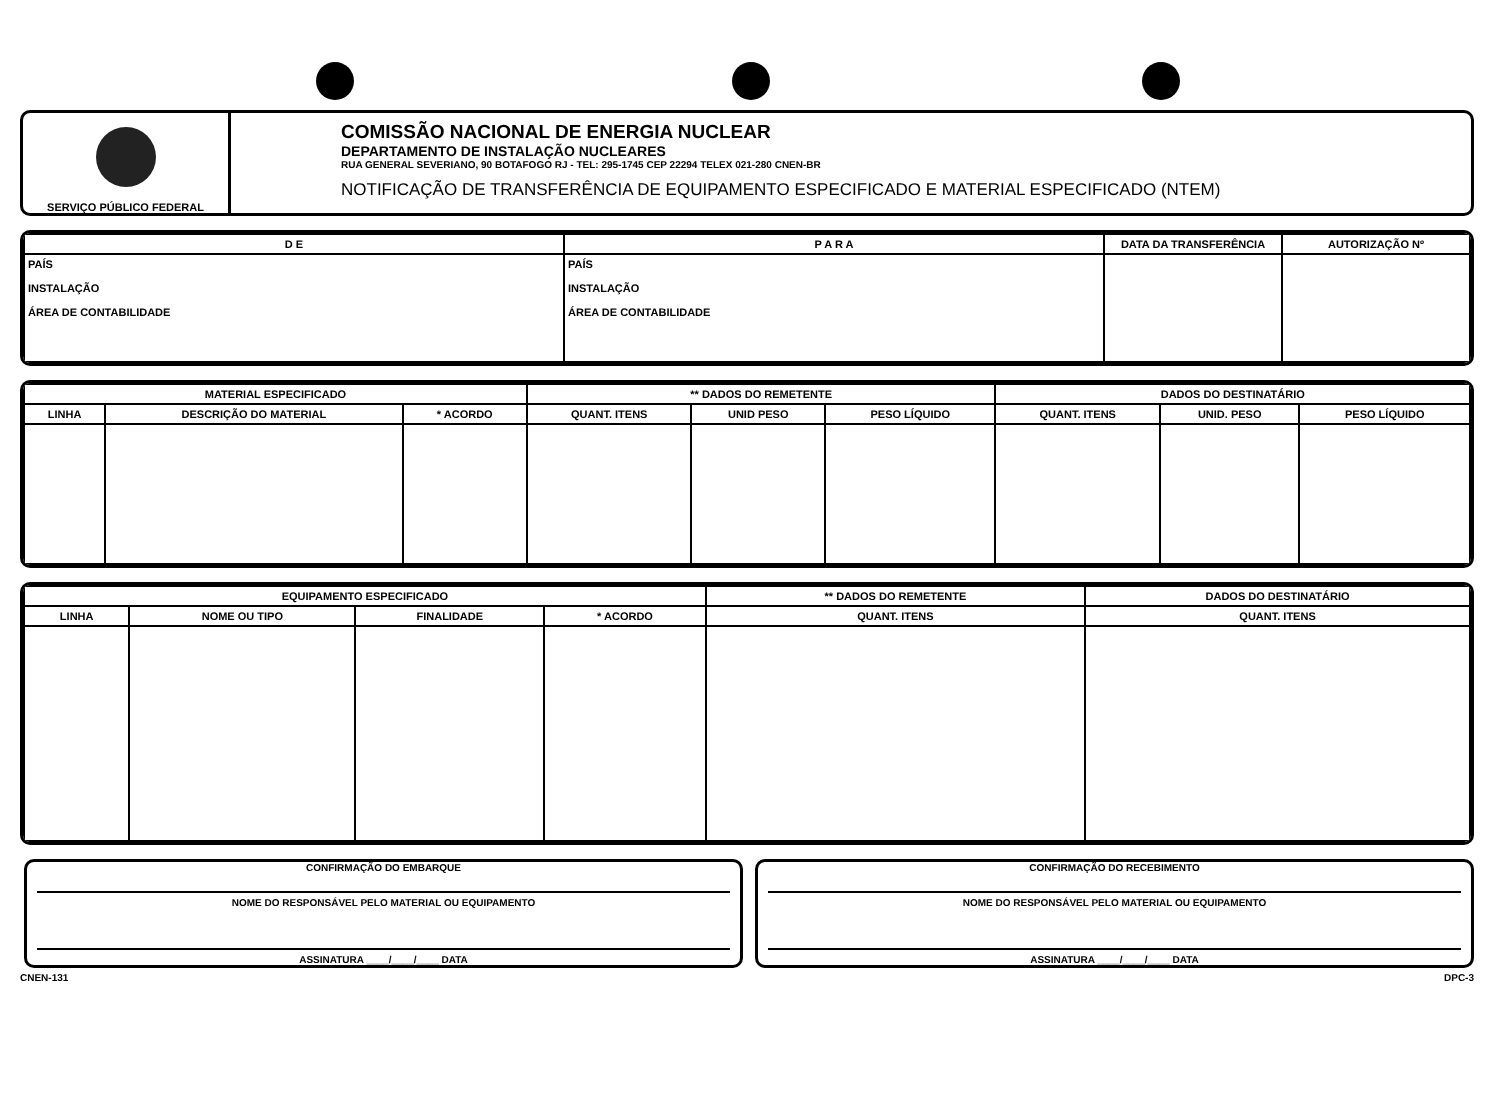SERVIÇO PÚBLICO FEDERAL
COMISSÃO NACIONAL DE ENERGIA NUCLEAR
DEPARTAMENTO DE INSTALAÇÃO NUCLEARES
RUA GENERAL SEVERIANO, 90 BOTAFOGO RJ - TEL: 295-1745 CEP 22294 TELEX 021-280 CNEN-BR
NOTIFICAÇÃO DE TRANSFERÊNCIA DE EQUIPAMENTO ESPECIFICADO E MATERIAL ESPECIFICADO (NTEM)
| D E | P A R A | DATA DA TRANSFERÊNCIA | AUTORIZAÇÃO Nº |
| --- | --- | --- | --- |
| PAÍS INSTALAÇÃO ÁREA DE CONTABILIDADE | PAÍS INSTALAÇÃO ÁREA DE CONTABILIDADE | | |
| MATERIAL ESPECIFICADO | | | ** DADOS DO REMETENTE | | | DADOS DO DESTINATÁRIO | | |
| --- | --- | --- | --- | --- | --- | --- | --- | --- |
| LINHA | DESCRIÇÃO DO MATERIAL | * ACORDO | QUANT. ITENS | UNID PESO | PESO LÍQUIDO | QUANT. ITENS | UNID. PESO | PESO LÍQUIDO |
| EQUIPAMENTO ESPECIFICADO | | | | ** DADOS DO REMETENTE | DADOS DO DESTINATÁRIO |
| --- | --- | --- | --- | --- | --- |
| LINHA | NOME OU TIPO | FINALIDADE | * ACORDO | QUANT. ITENS | QUANT. ITENS |
CONFIRMAÇÃO DO EMBARQUE
NOME DO RESPONSÁVEL PELO MATERIAL OU EQUIPAMENTO
ASSINATURA ____/____/____ DATA
CONFIRMAÇÃO DO RECEBIMENTO
NOME DO RESPONSÁVEL PELO MATERIAL OU EQUIPAMENTO
ASSINATURA ____/____/____ DATA
CNEN-131 DPC-3